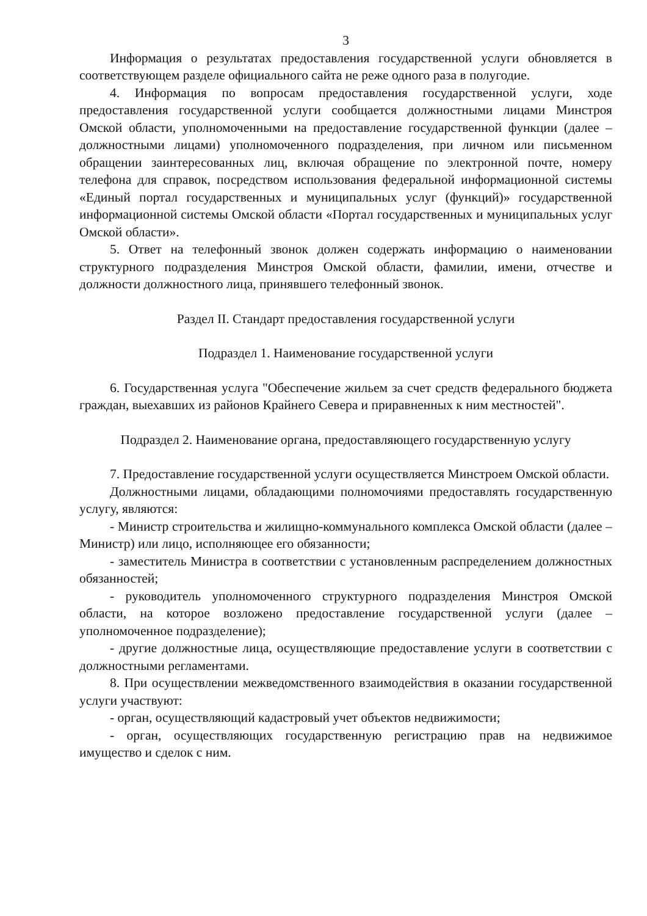3
Информация о результатах предоставления государственной услуги обновляется в соответствующем разделе официального сайта не реже одного раза в полугодие.
4. Информация по вопросам предоставления государственной услуги, ходе предоставления государственной услуги сообщается должностными лицами Минстроя Омской области, уполномоченными на предоставление государственной функции (далее – должностными лицами) уполномоченного подразделения, при личном или письменном обращении заинтересованных лиц, включая обращение по электронной почте, номеру телефона для справок, посредством использования федеральной информационной системы «Единый портал государственных и муниципальных услуг (функций)» государственной информационной системы Омской области «Портал государственных и муниципальных услуг Омской области».
5. Ответ на телефонный звонок должен содержать информацию о наименовании структурного подразделения Минстроя Омской области, фамилии, имени, отчестве и должности должностного лица, принявшего телефонный звонок.
Раздел II. Стандарт предоставления государственной услуги
Подраздел 1. Наименование государственной услуги
6. Государственная услуга "Обеспечение жильем за счет средств федерального бюджета граждан, выехавших из районов Крайнего Севера и приравненных к ним местностей".
Подраздел 2. Наименование органа, предоставляющего государственную услугу
7. Предоставление государственной услуги осуществляется Минстроем Омской области.
Должностными лицами, обладающими полномочиями предоставлять государственную услугу, являются:
- Министр строительства и жилищно-коммунального комплекса Омской области (далее – Министр) или лицо, исполняющее его обязанности;
- заместитель Министра в соответствии с установленным распределением должностных обязанностей;
- руководитель уполномоченного структурного подразделения Минстроя Омской области, на которое возложено предоставление государственной услуги (далее – уполномоченное подразделение);
- другие должностные лица, осуществляющие предоставление услуги в соответствии с должностными регламентами.
8. При осуществлении межведомственного взаимодействия в оказании государственной услуги участвуют:
- орган, осуществляющий кадастровый учет объектов недвижимости;
- орган, осуществляющих государственную регистрацию прав на недвижимое имущество и сделок с ним.